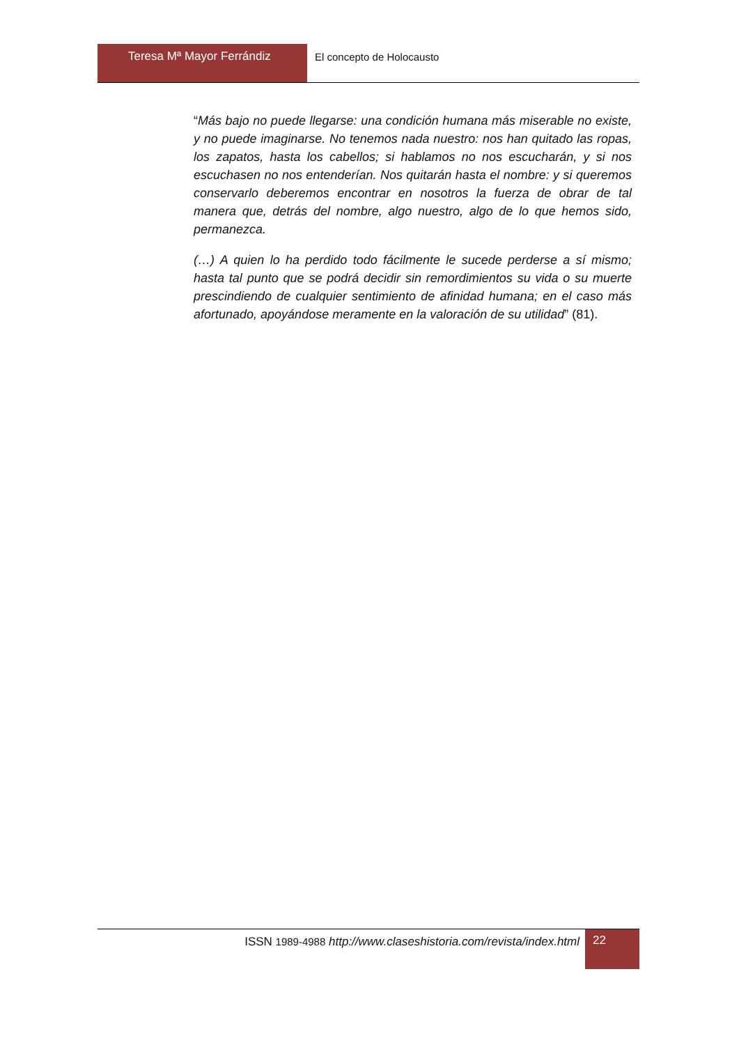Teresa Mª Mayor Ferrándiz El concepto de Holocausto
“Más bajo no puede llegarse: una condición humana más miserable no existe, y no puede imaginarse. No tenemos nada nuestro: nos han quitado las ropas, los zapatos, hasta los cabellos; si hablamos no nos escucharán, y si nos escuchasen no nos entenderían. Nos quitarán hasta el nombre: y si queremos conservarlo deberemos encontrar en nosotros la fuerza de obrar de tal manera que, detrás del nombre, algo nuestro, algo de lo que hemos sido, permanezca.
(…) A quien lo ha perdido todo fácilmente le sucede perderse a sí mismo; hasta tal punto que se podrá decidir sin remordimientos su vida o su muerte prescindiendo de cualquier sentimiento de afinidad humana; en el caso más afortunado, apoyándose meramente en la valoración de su utilidad” (81).
ISSN 1989-4988 http://www.claseshistoria.com/revista/index.html
22